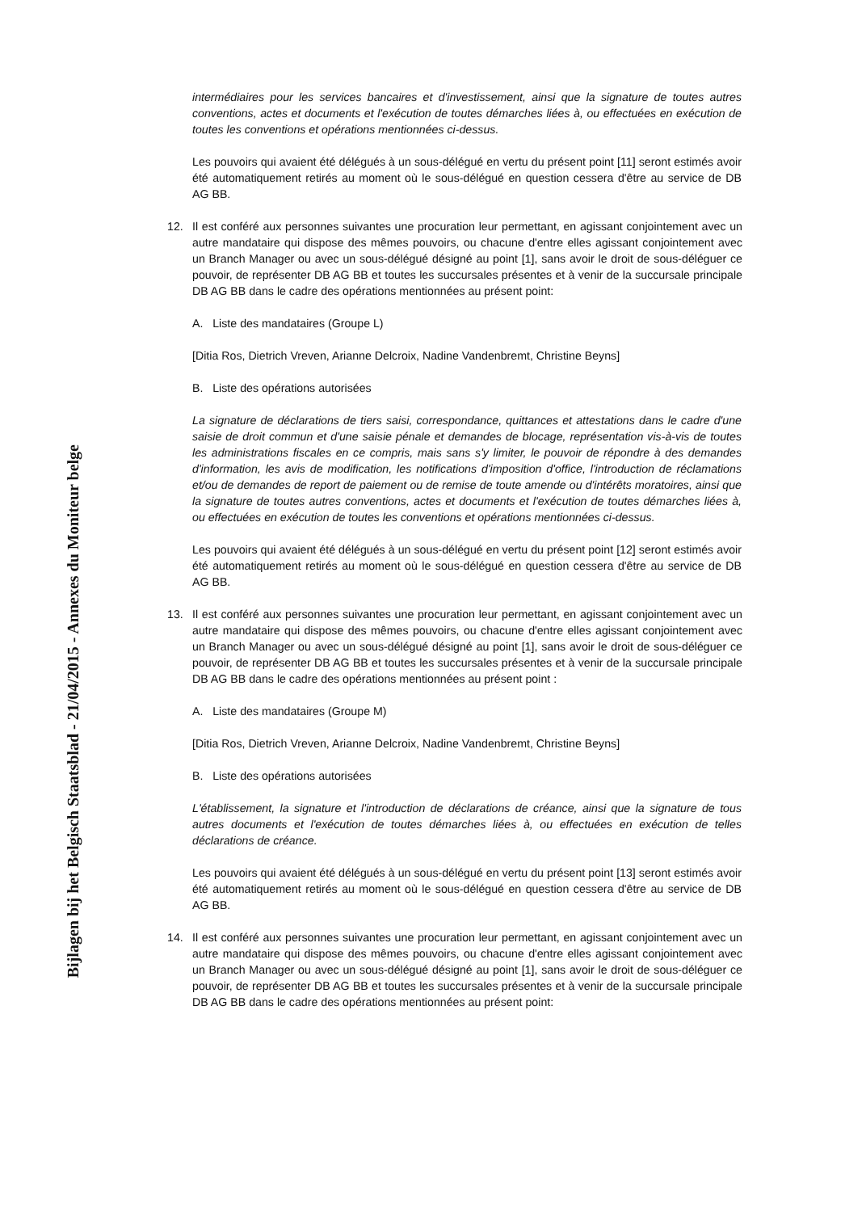Bijlagen bij het Belgisch Staatsblad - 21/04/2015 - Annexes du Moniteur belge
intermédiaires pour les services bancaires et d'investissement, ainsi que la signature de toutes autres conventions, actes et documents et l'exécution de toutes démarches liées à, ou effectuées en exécution de toutes les conventions et opérations mentionnées ci-dessus.
Les pouvoirs qui avaient été délégués à un sous-délégué en vertu du présent point [11] seront estimés avoir été automatiquement retirés au moment où le sous-délégué en question cessera d'être au service de DB AG BB.
12. Il est conféré aux personnes suivantes une procuration leur permettant, en agissant conjointement avec un autre mandataire qui dispose des mêmes pouvoirs, ou chacune d'entre elles agissant conjointement avec un Branch Manager ou avec un sous-délégué désigné au point [1], sans avoir le droit de sous-déléguer ce pouvoir, de représenter DB AG BB et toutes les succursales présentes et à venir de la succursale principale DB AG BB dans le cadre des opérations mentionnées au présent point:
A. Liste des mandataires (Groupe L)
[Ditia Ros, Dietrich Vreven, Arianne Delcroix, Nadine Vandenbremt, Christine Beyns]
B. Liste des opérations autorisées
La signature de déclarations de tiers saisi, correspondance, quittances et attestations dans le cadre d'une saisie de droit commun et d'une saisie pénale et demandes de blocage, représentation vis-à-vis de toutes les administrations fiscales en ce compris, mais sans s'y limiter, le pouvoir de répondre à des demandes d'information, les avis de modification, les notifications d'imposition d'office, l'introduction de réclamations et/ou de demandes de report de paiement ou de remise de toute amende ou d'intérêts moratoires, ainsi que la signature de toutes autres conventions, actes et documents et l'exécution de toutes démarches liées à, ou effectuées en exécution de toutes les conventions et opérations mentionnées ci-dessus.
Les pouvoirs qui avaient été délégués à un sous-délégué en vertu du présent point [12] seront estimés avoir été automatiquement retirés au moment où le sous-délégué en question cessera d'être au service de DB AG BB.
13. Il est conféré aux personnes suivantes une procuration leur permettant, en agissant conjointement avec un autre mandataire qui dispose des mêmes pouvoirs, ou chacune d'entre elles agissant conjointement avec un Branch Manager ou avec un sous-délégué désigné au point [1], sans avoir le droit de sous-déléguer ce pouvoir, de représenter DB AG BB et toutes les succursales présentes et à venir de la succursale principale DB AG BB dans le cadre des opérations mentionnées au présent point :
A. Liste des mandataires (Groupe M)
[Ditia Ros, Dietrich Vreven, Arianne Delcroix, Nadine Vandenbremt, Christine Beyns]
B. Liste des opérations autorisées
L'établissement, la signature et l'introduction de déclarations de créance, ainsi que la signature de tous autres documents et l'exécution de toutes démarches liées à, ou effectuées en exécution de telles déclarations de créance.
Les pouvoirs qui avaient été délégués à un sous-délégué en vertu du présent point [13] seront estimés avoir été automatiquement retirés au moment où le sous-délégué en question cessera d'être au service de DB AG BB.
14. Il est conféré aux personnes suivantes une procuration leur permettant, en agissant conjointement avec un autre mandataire qui dispose des mêmes pouvoirs, ou chacune d'entre elles agissant conjointement avec un Branch Manager ou avec un sous-délégué désigné au point [1], sans avoir le droit de sous-déléguer ce pouvoir, de représenter DB AG BB et toutes les succursales présentes et à venir de la succursale principale DB AG BB dans le cadre des opérations mentionnées au présent point: